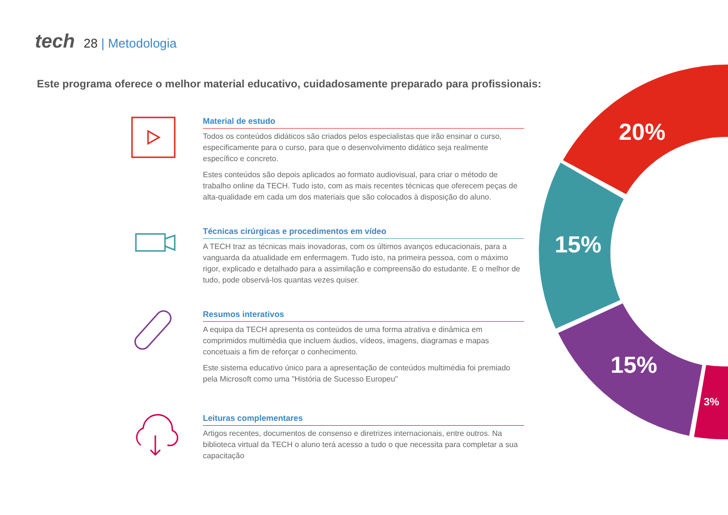tech 28 | Metodologia
Este programa oferece o melhor material educativo, cuidadosamente preparado para profissionais:
20%
15%
15%
3%
Material de estudo
Todos os conteúdos didáticos são criados pelos especialistas que irão ensinar o curso, especificamente para o curso, para que o desenvolvimento didático seja realmente específico e concreto.
Estes conteúdos são depois aplicados ao formato audiovisual, para criar o método de trabalho online da TECH. Tudo isto, com as mais recentes técnicas que oferecem peças de alta-qualidade em cada um dos materiais que são colocados à disposição do aluno.
Técnicas cirúrgicas e procedimentos em vídeo
A TECH traz as técnicas mais inovadoras, com os últimos avanços educacionais, para a vanguarda da atualidade em enfermagem. Tudo isto, na primeira pessoa, com o máximo rigor, explicado e detalhado para a assimilação e compreensão do estudante. E o melhor de tudo, pode observá-los quantas vezes quiser.
Resumos interativos
A equipa da TECH apresenta os conteúdos de uma forma atrativa e dinâmica em comprimidos multimédia que incluem áudios, vídeos, imagens, diagramas e mapas concetuais a fim de reforçar o conhecimento.
Este sistema educativo único para a apresentação de conteúdos multimédia foi premiado pela Microsoft como uma "História de Sucesso Europeu"
Leituras complementares
Artigos recentes, documentos de consenso e diretrizes internacionais, entre outros. Na biblioteca virtual da TECH o aluno terá acesso a tudo o que necessita para completar a sua capacitação